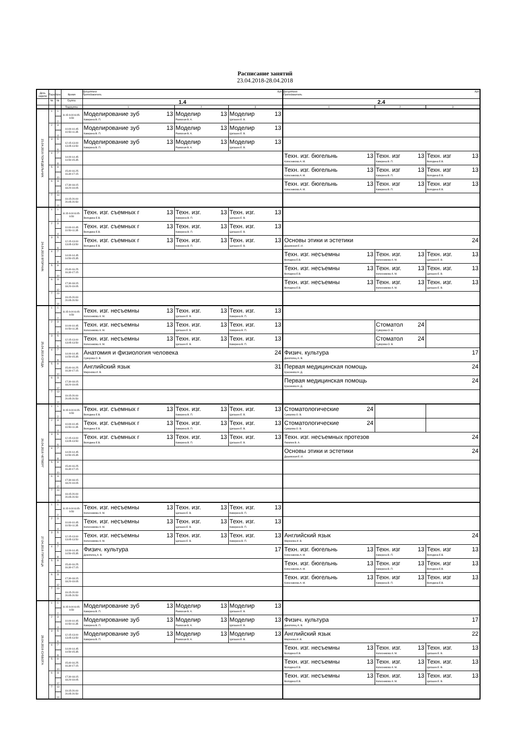Расписание занятий
23.04.2018-28.04.2018
| День недели | Пара | Урок | Время | Ауд. Дисциплина Преподаватель | | | Ауд. Дисциплина Преподаватель | | |
| --- | --- | --- | --- | --- | --- | --- | --- | --- | --- |
| | № | № | Группа: | 1.4 | | | 2.4 | | |
| | | | Подгруппа: | 1 | 2 | 3 | 1 | 2 | 3 |
| 23.04.2018 ПОНЕДЕЛЬНИК | 1 | 1 2 | 8.15-9.00 8.05-9.50 | Моделирование зуб 13 Каверина В. П. | Моделир 13 Раевская В. А. | Моделир 13 Цагашек Е. В. | | | |
| | 2 | 3 4 | 10.00-10.45 10.50-11.35 | Моделирование зуб 13 Каверина В. П. | Моделир 13 Раевская В. А. | Моделир 13 Цагашек Е. В. | | | |
| | 3 | 5 6 | 12.15-13.00 13.05-13.50 | Моделирование зуб 13 Каверина В. П. | Моделир 13 Раевская В. А. | Моделир 13 Цагашек Е. В. | | | |
| | 4 | 7 8 | 14.00-14.45 14.50-15.35 | | | | Техн. изг. бюгельнь 13 Колесникова А. М. | Техн. изг 13 Каверина В. П. | Техн. изг 13 Володина Е.В. |
| | 5 | 9 10 | 15.40-16.25 16.30-17.15 | | | | Техн. изг. бюгельнь 13 Колесникова А. М. | Техн. изг 13 Каверина В. П. | Техн. изг 13 Володина Е.В. |
| | 6 | 11 12 | 17.30-18.15 18.20-19.05 | | | | Техн. изг. бюгельнь 13 Колесникова А. М. | Техн. изг 13 Каверина В. П. | Техн. изг 13 Володина Е.В. |
| | 7 | 13 14 | 19.15-20.00 20.05-20.50 | | | | | | |
| 24.04.2018 ВТОРНИК | 1 | 1 2 | 8.15-9.00 8.05-9.50 | Техн. изг. съемных г 13 Володина Е.В. | Техн. изг. 13 Каверина В. П. | Техн. изг. 13 Цагашек Е. В. | | | |
| | 2 | 3 4 | 10.00-10.45 10.50-11.35 | Техн. изг. съемных г 13 Володина Е.В. | Техн. изг. 13 Каверина В. П. | Техн. изг. 13 Цагашек Е. В. | | | |
| | 3 | 5 6 | 12.15-13.00 13.05-13.50 | Техн. изг. съемных г 13 Володина Е.В. | Техн. изг. 13 Каверина В. П. | Техн. изг. 13 Цагашек Е. В. | Основы этики и эстетики 24 Дашевская Е. И. | | |
| | 4 | 7 8 | 14.00-14.45 14.50-15.35 | | | | Техн. изг. несъемны 13 Володина Е.В. | Техн. изг. 13 Колесникова А. М. | Техн. изг. 13 Цагашек Е. В. |
| | 5 | 9 10 | 15.40-16.25 16.30-17.15 | | | | Техн. изг. несъемны 13 Володина Е.В. | Техн. изг. 13 Колесникова А. М. | Техн. изг. 13 Цагашек Е. В. |
| | 6 | 11 12 | 17.30-18.15 18.20-19.05 | | | | Техн. изг. несъемны 13 Володина Е.В. | Техн. изг. 13 Колесникова А. М. | Техн. изг. 13 Цагашек Е. В. |
| | 7 | 13 14 | 19.15-20.00 20.05-20.50 | | | | | | |
| 25.04.2018 СРЕДА | 1 | 1 2 | 8.15-9.00 8.05-9.50 | Техн. изг. несъемны 13 Колесникова А. М. | Техн. изг. 13 Цагашек Е. В. | Техн. изг. 13 Каверина В. П. | | | |
| | 2 | 3 4 | 10.00-10.45 10.50-11.35 | Техн. изг. несъемны 13 Колесникова А. М. | Техн. изг. 13 Цагашек Е. В. | Техн. изг. 13 Каверина В. П. | | Стоматол 24 Суворова О. В. | |
| | 3 | 5 6 | 12.15-13.00 13.05-13.50 | Техн. изг. несъемны 13 Колесникова А. М. | Техн. изг. 13 Цагашек Е. В. | Техн. изг. 13 Каверина В. П. | | Стоматол 24 Суворова О. В. | |
| | 4 | 7 8 | 14.00-14.45 14.50-15.35 | Анатомия и физиология человека 24 Суворова О. В. | | | Физич. культура 17 Декополец А. В. | | |
| | 5 | 9 10 | 15.40-16.25 16.30-17.15 | Английский язык 31 Миронова И. В. | | | Первая медицинская помощь 24 Красинева Н. Д. | | |
| | 6 | 11 12 | 17.30-18.15 18.20-19.05 | | | | Первая медицинская помощь 24 Красинева Н. Д. | | |
| | 7 | 13 14 | 19.15-20.00 20.05-20.50 | | | | | | |
| 26.04.2018 ЧЕТВЕРГ | 1 | 1 2 | 8.15-9.00 8.05-9.50 | Техн. изг. съемных г 13 Володина Е.В. | Техн. изг. 13 Каверина В. П. | Техн. изг. 13 Цагашек Е. В. | Стоматологические 24 Суворова О. В. | | |
| | 2 | 3 4 | 10.00-10.45 10.50-11.35 | Техн. изг. съемных г 13 Володина Е.В. | Техн. изг. 13 Каверина В. П. | Техн. изг. 13 Цагашек Е. В. | Стоматологические 24 Суворова О. В. | | |
| | 3 | 5 6 | 12.15-13.00 13.05-13.50 | Техн. изг. съемных г 13 Володина Е.В. | Техн. изг. 13 Каверина В. П. | Техн. изг. 13 Цагашек Е. В. | Техн. изг. несъемных протезов 24 Яковлев В. А. | | |
| | 4 | 7 8 | 14.00-14.45 14.50-15.35 | | | | Основы этики и эстетики 24 Дашевская Е. И. | | |
| | 5 | 9 10 | 15.40-16.25 16.30-17.15 | | | | | | |
| | 6 | 11 12 | 17.30-18.15 18.20-19.05 | | | | | | |
| | 7 | 13 14 | 19.15-20.00 20.05-20.50 | | | | | | |
| 27.04.2018 ПЯТНИЦА | 1 | 1 2 | 8.15-9.00 8.05-9.50 | Техн. изг. несъемны 13 Колесникова А. М. | Техн. изг. 13 Цагашек Е. В. | Техн. изг. 13 Каверина В. П. | | | |
| | 2 | 3 4 | 10.00-10.45 10.50-11.35 | Техн. изг. несъемны 13 Колесникова А. М. | Техн. изг. 13 Цагашек Е. В. | Техн. изг. 13 Каверина В. П. | | | |
| | 3 | 5 6 | 12.15-13.00 13.05-13.50 | Техн. изг. несъемны 13 Колесникова А. М. | Техн. изг. 13 Цагашек Е. В. | Техн. изг. 13 Каверина В. П. | Английский язык 24 Миронова И. В. | | |
| | 4 | 7 8 | 14.00-14.45 14.50-15.35 | Физич. культура 17 Декополец А. В. | | | Техн. изг. бюгельнь 13 Колесникова А. М. | Техн. изг 13 Каверина В. П. | Техн. изг 13 Володина Е.В. |
| | 5 | 9 10 | 15.40-16.25 16.30-17.15 | | | | Техн. изг. бюгельнь 13 Колесникова А. М. | Техн. изг 13 Каверина В. П. | Техн. изг 13 Володина Е.В. |
| | 6 | 11 12 | 17.30-18.15 18.20-19.05 | | | | Техн. изг. бюгельнь 13 Колесникова А. М. | Техн. изг 13 Каверина В. П. | Техн. изг 13 Володина Е.В. |
| | 7 | 13 14 | 19.15-20.00 20.05-20.50 | | | | | | |
| 28.04.2018 СУББОТА | 1 | 1 2 | 8.15-9.00 8.05-9.50 | Моделирование зуб 13 Каверина В. П. | Моделир 13 Раевская В. А. | Моделир 13 Цагашек Е. В. | | | |
| | 2 | 3 4 | 10.00-10.45 10.50-11.35 | Моделирование зуб 13 Каверина В. П. | Моделир 13 Раевская В. А. | Моделир 13 Цагашек Е. В. | Физич. культура 17 Декополец А. В. | | |
| | 3 | 5 6 | 12.15-13.00 13.05-13.50 | Моделирование зуб 13 Каверина В. П. | Моделир 13 Раевская В. А. | Моделир 13 Цагашек Е. В. | Английский язык 22 Миронова И. В. | | |
| | 4 | 7 8 | 14.00-14.45 14.50-15.35 | | | | Техн. изг. несъемны 13 Володина Е.В. | Техн. изг. 13 Колесникова А. М. | Техн. изг. 13 Цагашек Е. В. |
| | 5 | 9 10 | 15.40-16.25 16.30-17.15 | | | | Техн. изг. несъемны 13 Володина Е.В. | Техн. изг. 13 Колесникова А. М. | Техн. изг. 13 Цагашек Е. В. |
| | 6 | 11 12 | 17.30-18.15 18.20-19.05 | | | | Техн. изг. несъемны 13 Володина Е.В. | Техн. изг. 13 Колесникова А. М. | Техн. изг. 13 Цагашек Е. В. |
| | 7 | 13 14 | 19.15-20.00 20.05-20.50 | | | | | | |